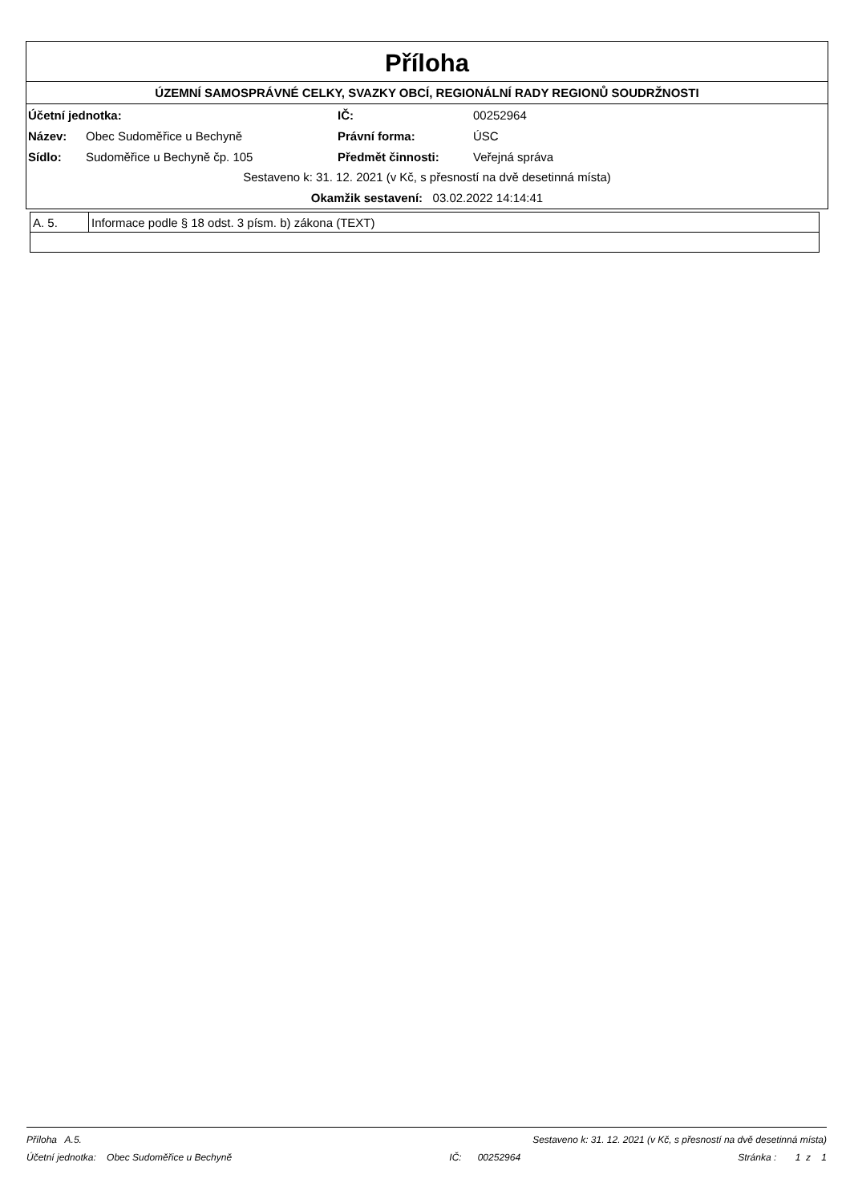Příloha
ÚZEMNÍ SAMOSPRÁVNÉ CELKY, SVAZKY OBCÍ, REGIONÁLNÍ RADY REGIONŮ SOUDRŽNOSTI
| Účetní jednotka: | | IČ: | 00252964 |
| Název: | Obec Sudoměřice u Bechyně | Právní forma: | ÚSC |
| Sídlo: | Sudoměřice u Bechyně čp. 105 | Předmět činnosti: | Veřejná správa |
Sestaveno k: 31. 12. 2021 (v Kč, s přesností na dvě desetinná místa)
Okamžik sestavení: 03.02.2022 14:14:41
| A. 5. | Informace podle § 18 odst. 3 písm. b) zákona (TEXT) |
Příloha A.5. Sestaveno k: 31. 12. 2021 (v Kč, s přesností na dvě desetinná místa)
Účetní jednotka: Obec Sudoměřice u Bechyně IČ: 00252964 Stránka : 1 z 1